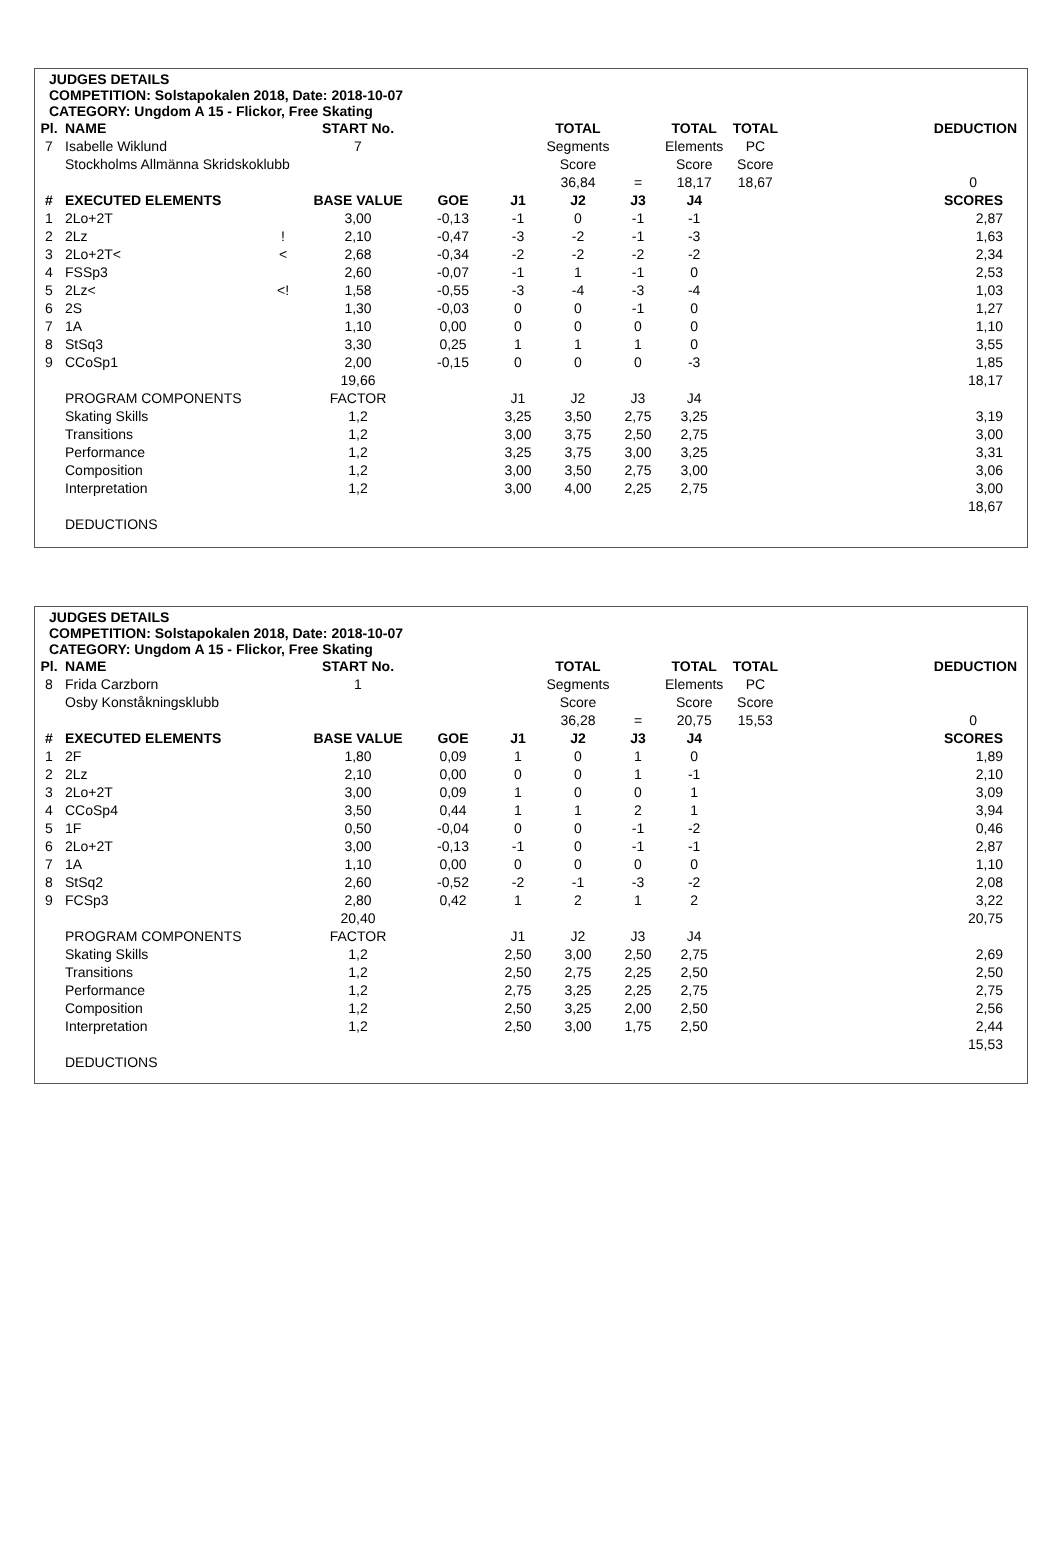JUDGES DETAILS
COMPETITION: Solstapokalen 2018, Date: 2018-10-07
CATEGORY: Ungdom A 15 - Flickor, Free Skating
| Pl. | NAME | | START No. | | | TOTAL | | TOTAL | TOTAL | DEDUCTION |
| 7 | Isabelle Wiklund | | 7 | | | Segments | | Elements | PC | |
| | Stockholms Allmänna Skridskoklubb | | | | | Score | | Score | Score | |
| | | | | | | 36,84 | = | 18,17 | 18,67 | 0 |
| # | EXECUTED ELEMENTS | | BASE VALUE | GOE | J1 | J2 | J3 | J4 | | SCORES |
| 1 | 2Lo+2T | | 3,00 | -0,13 | -1 | 0 | -1 | -1 | | 2,87 |
| 2 | 2Lz | ! | 2,10 | -0,47 | -3 | -2 | -1 | -3 | | 1,63 |
| 3 | 2Lo+2T< | < | 2,68 | -0,34 | -2 | -2 | -2 | -2 | | 2,34 |
| 4 | FSSp3 | | 2,60 | -0,07 | -1 | 1 | -1 | 0 | | 2,53 |
| 5 | 2Lz< | <! | 1,58 | -0,55 | -3 | -4 | -3 | -4 | | 1,03 |
| 6 | 2S | | 1,30 | -0,03 | 0 | 0 | -1 | 0 | | 1,27 |
| 7 | 1A | | 1,10 | 0,00 | 0 | 0 | 0 | 0 | | 1,10 |
| 8 | StSq3 | | 3,30 | 0,25 | 1 | 1 | 1 | 0 | | 3,55 |
| 9 | CCoSp1 | | 2,00 | -0,15 | 0 | 0 | 0 | -3 | | 1,85 |
| | | | 19,66 | | | | | | | 18,17 |
| | PROGRAM COMPONENTS | | FACTOR | | J1 | J2 | J3 | J4 | | |
| | Skating Skills | | 1,2 | | 3,25 | 3,50 | 2,75 | 3,25 | | 3,19 |
| | Transitions | | 1,2 | | 3,00 | 3,75 | 2,50 | 2,75 | | 3,00 |
| | Performance | | 1,2 | | 3,25 | 3,75 | 3,00 | 3,25 | | 3,31 |
| | Composition | | 1,2 | | 3,00 | 3,50 | 2,75 | 3,00 | | 3,06 |
| | Interpretation | | 1,2 | | 3,00 | 4,00 | 2,25 | 2,75 | | 3,00 |
| | | | | | | | | | | 18,67 |
| | DEDUCTIONS | | | | | | | | | |
JUDGES DETAILS
COMPETITION: Solstapokalen 2018, Date: 2018-10-07
CATEGORY: Ungdom A 15 - Flickor, Free Skating
| Pl. | NAME | | START No. | | | TOTAL | | TOTAL | TOTAL | DEDUCTION |
| 8 | Frida Carzborn | | 1 | | | Segments | | Elements | PC | |
| | Osby Konståkningsklubb | | | | | Score | | Score | Score | |
| | | | | | | 36,28 | = | 20,75 | 15,53 | 0 |
| # | EXECUTED ELEMENTS | | BASE VALUE | GOE | J1 | J2 | J3 | J4 | | SCORES |
| 1 | 2F | | 1,80 | 0,09 | 1 | 0 | 1 | 0 | | 1,89 |
| 2 | 2Lz | | 2,10 | 0,00 | 0 | 0 | 1 | -1 | | 2,10 |
| 3 | 2Lo+2T | | 3,00 | 0,09 | 1 | 0 | 0 | 1 | | 3,09 |
| 4 | CCoSp4 | | 3,50 | 0,44 | 1 | 1 | 2 | 1 | | 3,94 |
| 5 | 1F | | 0,50 | -0,04 | 0 | 0 | -1 | -2 | | 0,46 |
| 6 | 2Lo+2T | | 3,00 | -0,13 | -1 | 0 | -1 | -1 | | 2,87 |
| 7 | 1A | | 1,10 | 0,00 | 0 | 0 | 0 | 0 | | 1,10 |
| 8 | StSq2 | | 2,60 | -0,52 | -2 | -1 | -3 | -2 | | 2,08 |
| 9 | FCSp3 | | 2,80 | 0,42 | 1 | 2 | 1 | 2 | | 3,22 |
| | | | 20,40 | | | | | | | 20,75 |
| | PROGRAM COMPONENTS | | FACTOR | | J1 | J2 | J3 | J4 | | |
| | Skating Skills | | 1,2 | | 2,50 | 3,00 | 2,50 | 2,75 | | 2,69 |
| | Transitions | | 1,2 | | 2,50 | 2,75 | 2,25 | 2,50 | | 2,50 |
| | Performance | | 1,2 | | 2,75 | 3,25 | 2,25 | 2,75 | | 2,75 |
| | Composition | | 1,2 | | 2,50 | 3,25 | 2,00 | 2,50 | | 2,56 |
| | Interpretation | | 1,2 | | 2,50 | 3,00 | 1,75 | 2,50 | | 2,44 |
| | | | | | | | | | | 15,53 |
| | DEDUCTIONS | | | | | | | | | |